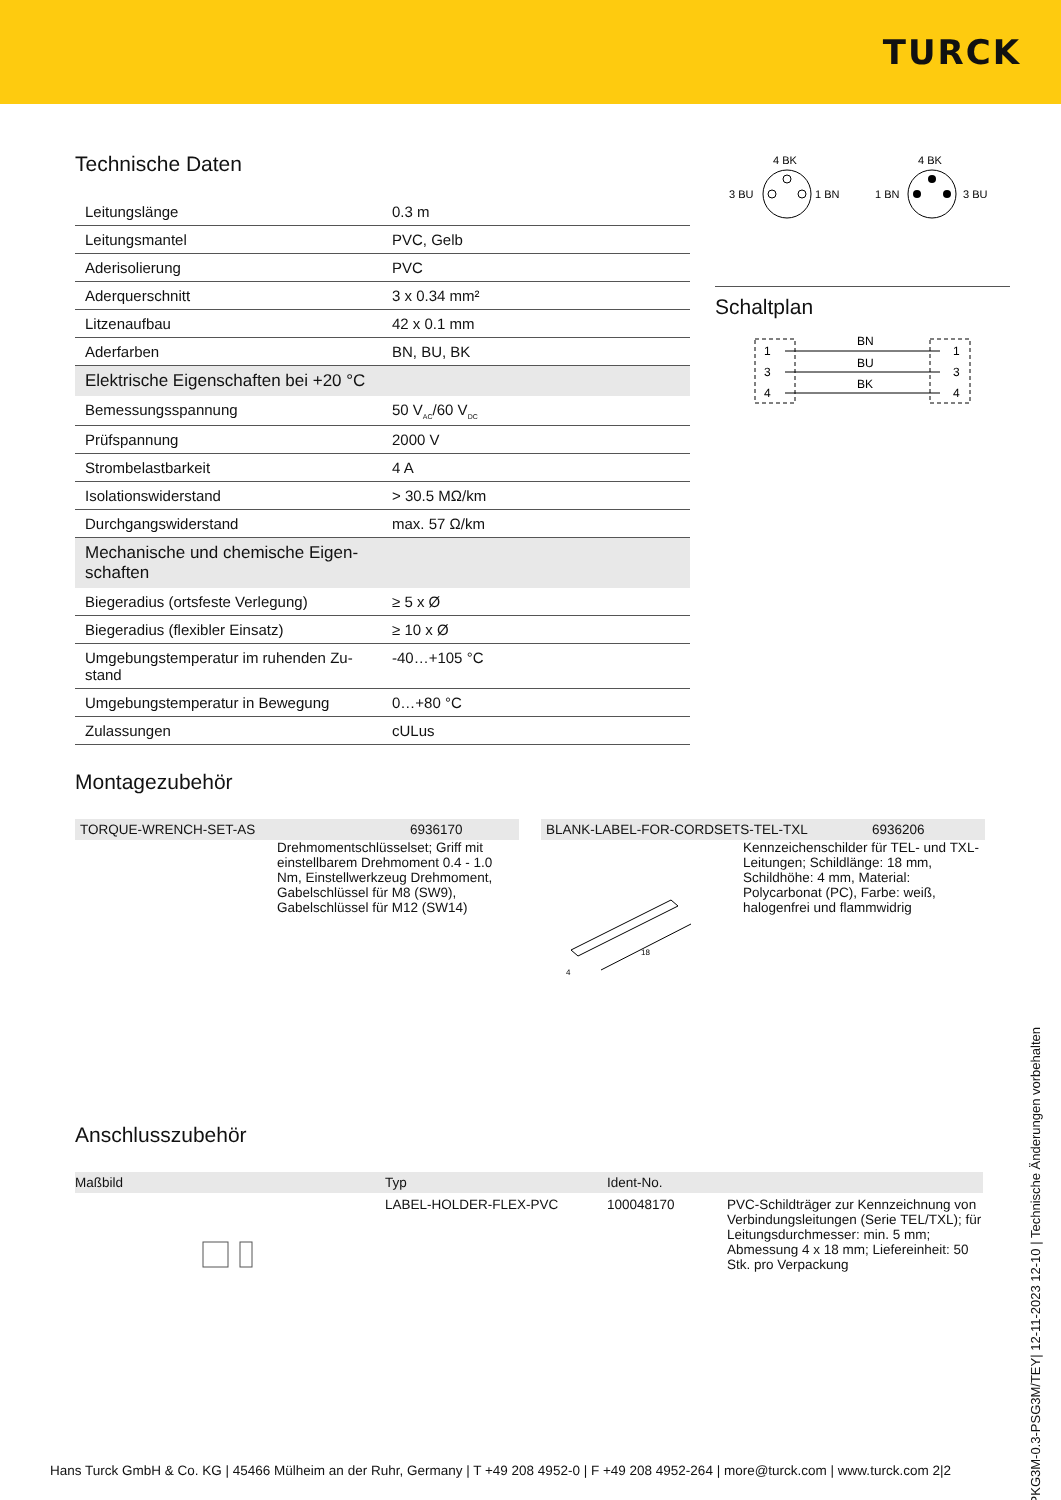TURCK
Technische Daten
| Leitungslänge | 0.3 m |
| Leitungsmantel | PVC, Gelb |
| Aderisolierung | PVC |
| Aderquerschnitt | 3 x 0.34 mm² |
| Litzenaufbau | 42 x 0.1 mm |
| Aderfarben | BN, BU, BK |
| Elektrische Eigenschaften bei +20 °C | |
| Bemessungsspannung | 50 V<sub>AC</sub>/60 V<sub>DC</sub> |
| Prüfspannung | 2000 V |
| Strombelastbarkeit | 4 A |
| Isolationswiderstand | > 30.5 MΩ/km |
| Durchgangswiderstand | max. 57 Ω/km |
| Mechanische und chemische Eigen-schaften | |
| Biegeradius (ortsfeste Verlegung) | ≥ 5 x Ø |
| Biegeradius (flexibler Einsatz) | ≥ 10 x Ø |
| Umgebungstemperatur im ruhenden Zu-stand | -40…+105 °C |
| Umgebungstemperatur in Bewegung | 0…+80 °C |
| Zulassungen | cULus |
4 BK
3 BU
1 BN
4 BK
1 BN
3 BU
Schaltplan
BN
BU
BK
1
3
4
1
3
4
Montagezubehör
TORQUE-WRENCH-SET-AS 6936170
Drehmomentschlüsselset; Griff mit einstellbarem Drehmoment 0.4 - 1.0 Nm, Einstellwerkzeug Drehmoment, Gabelschlüssel für M8 (SW9), Gabelschlüssel für M12 (SW14)
BLANK-LABEL-FOR-CORDSETS-TEL-TXL 6936206
18
4
Kennzeichenschilder für TEL- und TXL-Leitungen; Schildlänge: 18 mm, Schildhöhe: 4 mm, Material: Polycarbonat (PC), Farbe: weiß, halogenfrei und flammwidrig
Anschlusszubehör
| Maßbild | Typ | Ident-No. | |
| --- | --- | --- | --- |
| | LABEL-HOLDER-FLEX-PVC | 100048170 | PVC-Schildträger zur Kennzeichnung von Verbindungsleitungen (Serie TEL/TXL); für Leitungsdurchmesser: min. 5 mm; Abmessung 4 x 18 mm; Liefereinheit: 50 Stk. pro Verpackung |
PKG3M-0.3-PSG3M/TEY| 12-11-2023 12-10 | Technische Änderungen vorbehalten
Hans Turck GmbH & Co. KG | 45466 Mülheim an der Ruhr, Germany | T +49 208 4952-0 | F +49 208 4952-264 | more@turck.com | www.turck.com 2|2